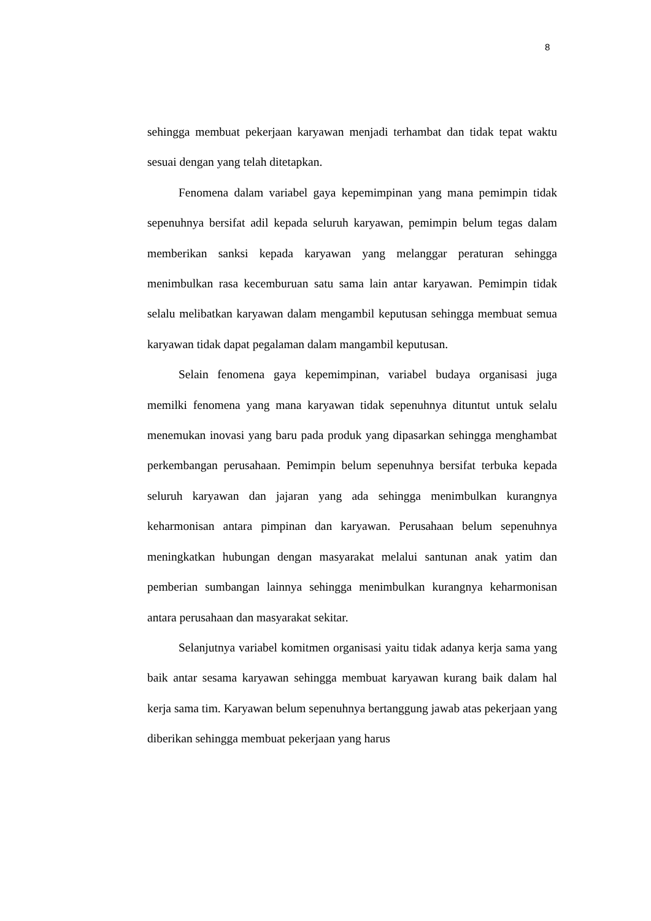8
sehingga membuat pekerjaan karyawan menjadi terhambat dan tidak tepat waktu sesuai dengan yang telah ditetapkan.
Fenomena dalam variabel gaya kepemimpinan yang mana pemimpin tidak sepenuhnya bersifat adil kepada seluruh karyawan, pemimpin belum tegas dalam memberikan sanksi kepada karyawan yang melanggar peraturan sehingga menimbulkan rasa kecemburuan satu sama lain antar karyawan. Pemimpin tidak selalu melibatkan karyawan dalam mengambil keputusan sehingga membuat semua karyawan tidak dapat pegalaman dalam mangambil keputusan.
Selain fenomena gaya kepemimpinan, variabel budaya organisasi juga memilki fenomena yang mana karyawan tidak sepenuhnya dituntut untuk selalu menemukan inovasi yang baru pada produk yang dipasarkan sehingga menghambat perkembangan perusahaan. Pemimpin belum sepenuhnya bersifat terbuka kepada seluruh karyawan dan jajaran yang ada sehingga menimbulkan kurangnya keharmonisan antara pimpinan dan karyawan. Perusahaan belum sepenuhnya meningkatkan hubungan dengan masyarakat melalui santunan anak yatim dan pemberian sumbangan lainnya sehingga menimbulkan kurangnya keharmonisan antara perusahaan dan masyarakat sekitar.
Selanjutnya variabel komitmen organisasi yaitu tidak adanya kerja sama yang baik antar sesama karyawan sehingga membuat karyawan kurang baik dalam hal kerja sama tim. Karyawan belum sepenuhnya bertanggung jawab atas pekerjaan yang diberikan sehingga membuat pekerjaan yang harus